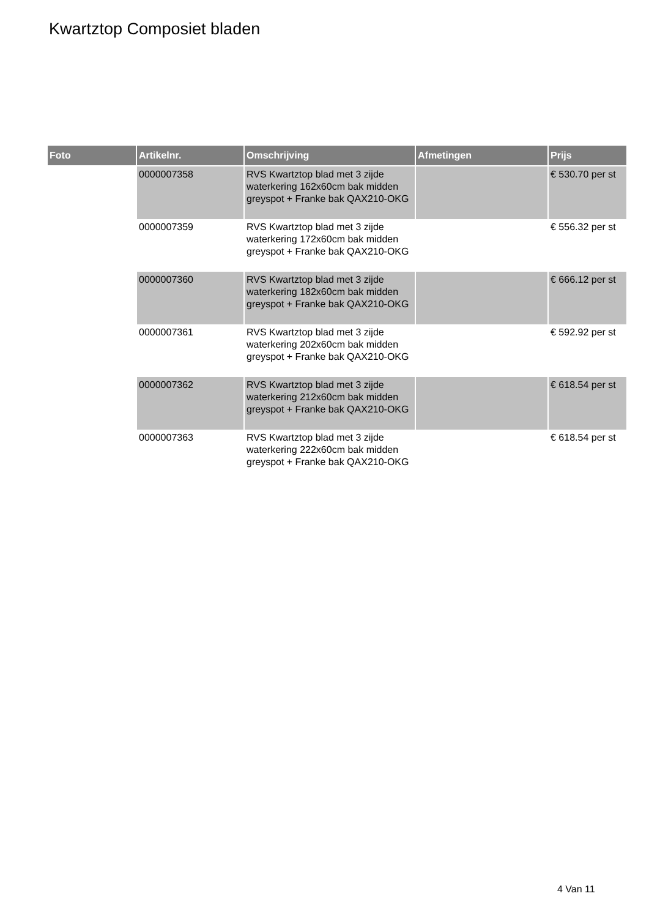Kwartztop Composiet bladen
| Foto | Artikelnr. | Omschrijving | Afmetingen | Prijs |
| --- | --- | --- | --- | --- |
| | 0000007358 | RVS Kwartztop blad met 3 zijde waterkering 162x60cm bak midden greyspot + Franke bak QAX210-OKG | | € 530.70 per st |
| | 0000007359 | RVS Kwartztop blad met 3 zijde waterkering 172x60cm bak midden greyspot + Franke bak QAX210-OKG | | € 556.32 per st |
| | 0000007360 | RVS Kwartztop blad met 3 zijde waterkering 182x60cm bak midden greyspot + Franke bak QAX210-OKG | | € 666.12 per st |
| | 0000007361 | RVS Kwartztop blad met 3 zijde waterkering 202x60cm bak midden greyspot + Franke bak QAX210-OKG | | € 592.92 per st |
| | 0000007362 | RVS Kwartztop blad met 3 zijde waterkering 212x60cm bak midden greyspot + Franke bak QAX210-OKG | | € 618.54 per st |
| | 0000007363 | RVS Kwartztop blad met 3 zijde waterkering 222x60cm bak midden greyspot + Franke bak QAX210-OKG | | € 618.54 per st |
4 Van 11